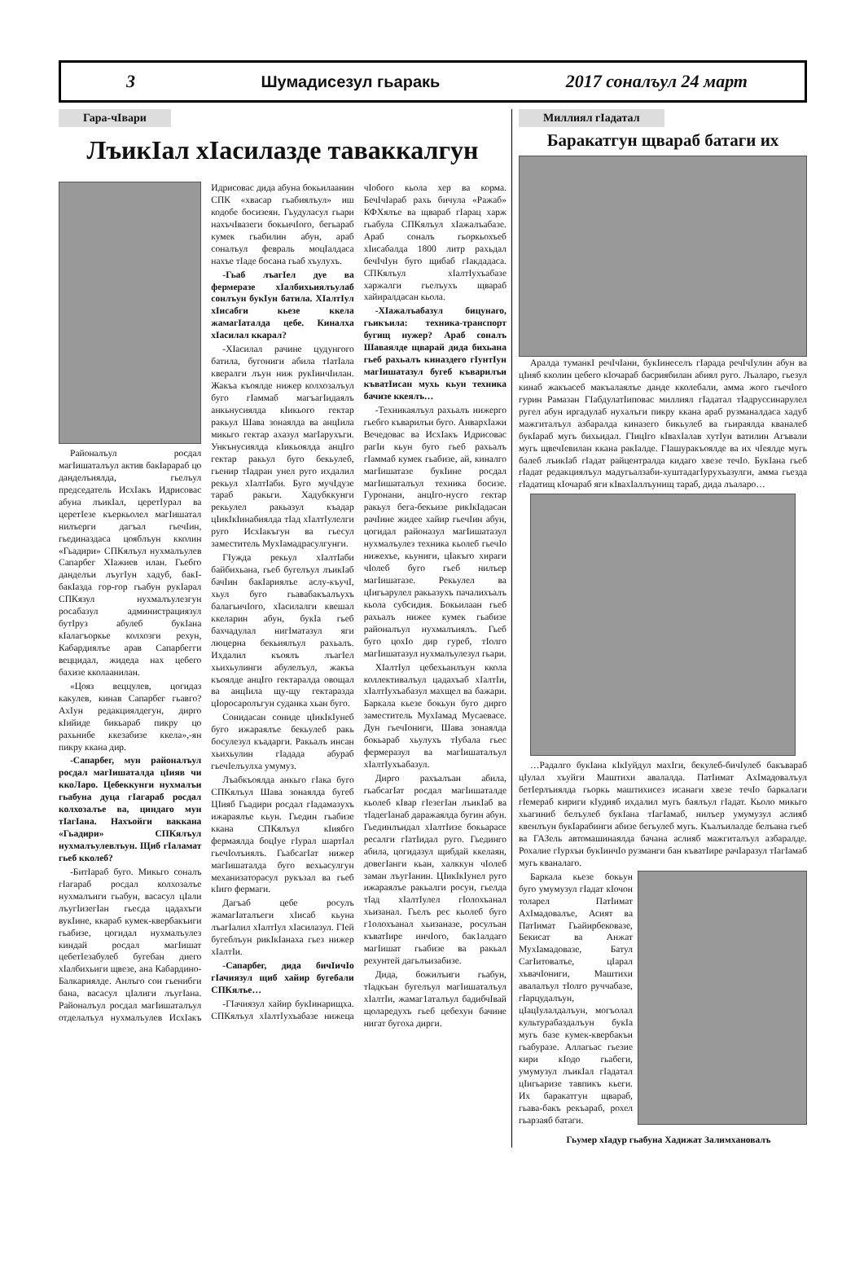3 Шумадисезул гьаракь 2017 соналъул 24 март
Гара-чIвари
ЛъикIал хIасилазде таваккалгун
Районалъул росдал магIишаталъул актив бакIарараб цо данделъиялда, гьелъул председатель ИсхIакъ Идрисовас абуна лъикIал, церетIурал ва церетIезе къеркьолел магIишатал нилъерги дагъал гьечIин, гьединаздаса цояблъун кколин «Гьадири» СПКялъул нухмалъулев Сапарбег ХIажиев илан. Гьебго данделъи лъугIун хадуб, бакI-бакIазда гор-гор гьабун рукIарал СПКязул нухмалъулезгун росабазул администрациязул бутIруз абулеб букIана кIалагъоркье колхозги рехун, Кабардиялъе арав Сапарбегги веццидал, жидеда нах цебего бахизе кколаанилан.
«Цояз веццулев, цогидаз какулев, кинав Сапарбег гьавго? АхIун редакциялдегун, дирго кIийиде бикьараб пикру цо рахьнибе ккезабизе ккела»,-ян пикру ккана дир.
-Сапарбег, мун районалъул росдал магIишаталда цIияв чи ккоЛаро. Цебеккунги нухмалъи гьабуна дуца гIагараб росдал колхозалъе ва, циндаго мун тIагIана. Нахъойги ваккана «Гьадири» СПКялъул нухмалъулевлъун. Щиб гIаламат гьеб кколеб?
-БитIараб буго. Микьго соналъ гIагараб росдал колхозалъе нухмалъиги гьабун, васасул цIали лъугIизегIан гьесда цадахъги вукIине, ккараб кумек-квербакъиги гьабизе, цогидал нухмалъулез киндай росдал магIишат цебетIезабулеб бугебан диего хIалбихьиги щвезе, ана Кабардино-Балкариялде. Анлъго сон гьенибги бана, васасул цIалиги лъугIана. Районалъул росдал магIишаталъул отделалъул нухмалъулев ИсхIакъ Идрисовас дида абуна бокьилаанин СПК «хвасар гьабиялъул» иш кодобе босизеян. Гьудуласул гьари нахъчIвазеги бокьичIого, бегьараб кумек гьабилин абун, араб соналъул февраль моцIалдаса нахъе тIаде босана гьаб хъулухъ.
-Гьаб лъагIел дуе ва фермеразе хIалбихьиялъулаб сонлъун букIун батила. ХIалтIул хIисабги кьезе ккела жамагIаталда цебе. Киналха хIасилал ккарал?
-ХIасилал рачине цудунгого батила, бугониги абила тIатIала квералги лъун ниж рукIинчIилан. Жакъа къоялде нижер колхозалъул буго гIаммаб магъагIидаялъ анкьнусиялда кIикього гектар ракьул Шава зонаялда ва анцIила микьго гектар ахазул магIарухъги. Ункънусиялда кIикьоялда анцIго гектар ракьул буго бекьулеб, гьенир тIадран унел руго ихдалил рекьул хIалтIаби. Буго мучIдузе тараб ракьги. Хадубккунги рекьулел ракьазул къадар цIикIкIинабиялда тIад хIалтIулелги руго ИсхIакъгун ва гьесул заместитель МухIамадрасулгунги.
ГIужда рекьул хIалтIаби байбихьана, гьеб бугелъул лъикIаб бачIин бакIариялъе аслу-къучI, хьул буго гьавабакъалъухъ балагьичIого, хIасилалги квешал ккеларин абун, букIа гьеб бахчадулал нигIматазул яги люцерна бекьиялъул рахьалъ. Ихдалил къоялъ лъагIел хьихьулинги абулелъул, жакъа къоялде анцIго гектаралда овощал ва анцIила щу-щу гектаразда цIоросаролъгун суданка хьан буго.
Сонидасан сониде цIикIкIунеб буго ижараялъе бекьулеб ракь босулезул къадарги. Ракьалъ инсан хьихьулин гIадада абураб гьечIелъулха умумуз.
Лъабкъоялда анкьго гIака буго СПКялъул Шава зонаялда бугеб ЦIияб Гьадири росдал гIадамазухъ ижараялъе кьун. Гьедин гьабизе ккана СПКялъул кIиябго фермаялда боцIуе гIурал шартIал гьечIолъиялъ. ГьабсагIат нижер магIишаталда буго вехьасулгун механизаторасул рукъзал ва гьеб кIиго фермаги.
Дагъаб цебе росулъ жамагIаталъеги хIисаб кьуна лъагIалил хIалтIул хIасилазул. ГIей бугеблъун рикIкIанаха гьез нижер хIалтIи.
-Сапарбег, дида бичIичIо гIачиязул щиб хайир бугебали СПКялъе…
-ГIачиязул хайир букIинарищха. СПКялъул хIалтIухъабазе нижеца чIобого кьола хер ва корма. БечIчIараб рахь бичула «Ражаб» КФХялъе ва щвараб гIарац харж гьабула СПКялъул хIажалъабазе. Араб соналъ гьоркьохъеб хIисабалда 1800 литр рахьдал бечIчIун буго щибаб гIакдадаса. СПКялъул хIалтIухъабазе харжалги гьелъухъ щвараб хайиралдасан кьола.
-ХIажалъабазул бицунаго, гьикъила: техника-транспорт бугищ нужер? Араб соналъ Шаваялде щварай дида бихьана гьеб рахьалъ киназдего гIунтIун магIишатазул бугеб къварилъи къватIисан мухь кьун техника бачизе ккеялъ…
-Техникаялъул рахьалъ нижерго гьебго къварилъи буго. АнвархIажи Вечедовас ва ИсхIакъ Идрисовас рагIи кьун буго гьеб рахьалъ гIаммаб кумек гьабизе, ай, киналго магIишатазе букIине росдал магIишаталъул техника босизе. Гуронани, анцIго-нусго гектар ракьул бега-бекьизе рикIкIадасан рачIине жидее хайир гьечIин абун, цогидал районазул магIишатазул нухмалъулез техника кьолеб гьечIо нижехъе, кьуниги, цIакъго хираги чIолеб буго гьеб нилъер магIишатазе. Рекьулел ва цIигьарулел ракьазухъ пачалихъалъ кьола субсидия. Бокьилаан гьеб рахьалъ нижее кумек гьабизе районалъул нухмалъиялъ. Гьеб буго цохIо дир гуреб, тIолго магIишатазул нухмалъулезул гьари.
ХIалтIул цебехьанлъун ккола коллективалъул цадахъаб хIалтIи, хIалтIухъабазул махщел ва бажари. Баркала кьезе бокьун буго дирго заместитель МухIамад Мусаевасе. Дун гьечIониги, Шава зонаялда бокьараб хьулухъ тIубала гьес фермеразул ва магIишаталъул хIалтIухъабазул.
Дирго рахъалъан абила, гьабсагIат росдал магIишаталде кьолеб кIвар гIезегIан лъикIаб ва тIадегIанаб даражаялда бугин абун. Гьединлъидал хIалтIизе бокьарасе ресалги гIатIидал руго. Гьединго абила, цогидазул щибдай ккелаян, довегIанги кьан, халккун чIолеб заман лъугIанин. ЦIикIкIунел руго ижараялъе ракьалги росун, гьелда тIад хIалтIулел гIолохъанал хьизанал. Гьелъ рес кьолеб буго г1олохъанал хьизаназе, росулъан къватIире инчIого, бак1алдаго магIишат гьабизе ва ракьал рехунтей дагьлъизабизе.
Дида, божилъиги гьабун, тIадкъан бугелъул магIишаталъул хIалтIи, жамаг1аталъул бадибчIвай щоларедухъ гьеб цебехун бачине нигат бугоха дирги.
Миллиял гIадатал
Баракатгун щвараб батаги их
Аралда туманкI речIчIани, букIинеселъ гIарада речIчIулин абун ва цIияб кколин цебего кIочараб басриябилан абиял руго. Лъаларо, гьезул кинаб жакъасеб макъалаялъе данде кколебали, амма жого гьечIого гурин Рамазан ГIабдулатIиповас миллиял гIадатал тIадруссинарулел ругел абун иргадулаб нухалъги пикру ккана араб рузманалдаса хадуб мажгиталъул азбаралда киназего бикьулеб ва гьираялда кваналеб букIараб мугь бихьидал. ГIицIго кIвахIалав хутIун ватилин Агъвали мугь щвечIевилан ккана ракIалде. ГIашуракъоялде ва их чIеялде мугь балеб лъикIаб гIадат райцентралда кидаго хвезе течIо. БукIана гьеб гIадат редакциялъул мадугьалзаби-хуштадагIурухъазулги, амма гьезда гIадатищ кIочараб яги кIвахIаллъунищ тараб, дида лъаларо…
…Радалго букIана кIкIуйдул махIги, бекулеб-бичIулеб бакъвараб цIулал хъуйги Маштихи авалалда. ПатIимат АхIмадовалъул бетIерлъиялда гьоркь маштихисез исанаги хвезе течIо баркалаги гIемераб кириги кIудияб ихдалил мугь баялъул гIадат. Кьоло микьго хьагиниб белъулеб букIана тIагIамаб, нилъер умумузул аслияб квенлъун букIарабинги абизе бегьулеб мугь. Къалъилалде белъана гьеб ва ГАЗель автомашинаялда бачана аслияб мажгиталъул азбаралде. Рохалие гIурхъи букIинчIо рузманги бан къватIире рачIаразул тIагIамаб мугь кваналаго.
Баркала кьезе бокьун буго умумузул гIадат кIочон толарел ПатIимат АхIмадовалъе, Асият ва ПатIимат Гьайирбековазе, Бекисат ва Анжат МухIамадовазе, Батул СагIитовалъе, цIарал хъвачIониги, Маштихи авалалъул тIолго руччабазе, гIарцудалъун, цIацIулалдалъун, могъолал культурабаздалъун букIа мугь базе кумек-квербакъи гьабуразе. Аллагьас гьезие кири кIодо гьабеги, умумузул лъикIал гIадатал цIигьаризе тавпикъ кьеги. Их баракатгун щвараб, гьава-бакъ рекъараб, рохел гьарзаяб батаги.
Гьумер хIадур гьабуна Хадижат Залимхановалъ